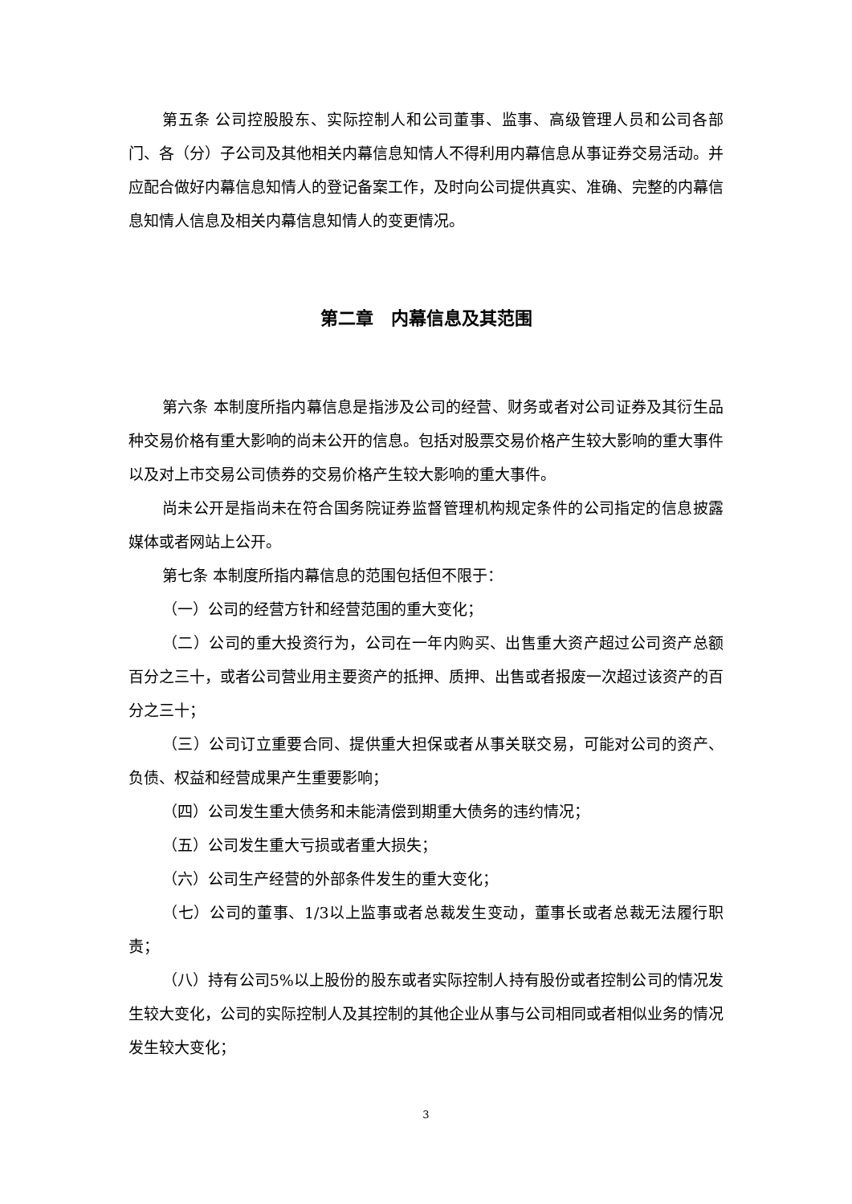第五条 公司控股股东、实际控制人和公司董事、监事、高级管理人员和公司各部门、各（分）子公司及其他相关内幕信息知情人不得利用内幕信息从事证券交易活动。并应配合做好内幕信息知情人的登记备案工作，及时向公司提供真实、准确、完整的内幕信息知情人信息及相关内幕信息知情人的变更情况。
第二章　内幕信息及其范围
第六条 本制度所指内幕信息是指涉及公司的经营、财务或者对公司证券及其衍生品种交易价格有重大影响的尚未公开的信息。包括对股票交易价格产生较大影响的重大事件以及对上市交易公司债券的交易价格产生较大影响的重大事件。
尚未公开是指尚未在符合国务院证券监督管理机构规定条件的公司指定的信息披露媒体或者网站上公开。
第七条 本制度所指内幕信息的范围包括但不限于：
（一）公司的经营方针和经营范围的重大变化；
（二）公司的重大投资行为，公司在一年内购买、出售重大资产超过公司资产总额百分之三十，或者公司营业用主要资产的抵押、质押、出售或者报废一次超过该资产的百分之三十；
（三）公司订立重要合同、提供重大担保或者从事关联交易，可能对公司的资产、负债、权益和经营成果产生重要影响；
（四）公司发生重大债务和未能清偿到期重大债务的违约情况；
（五）公司发生重大亏损或者重大损失；
（六）公司生产经营的外部条件发生的重大变化；
（七）公司的董事、1/3以上监事或者总裁发生变动，董事长或者总裁无法履行职责；
（八）持有公司5%以上股份的股东或者实际控制人持有股份或者控制公司的情况发生较大变化，公司的实际控制人及其控制的其他企业从事与公司相同或者相似业务的情况发生较大变化；
3